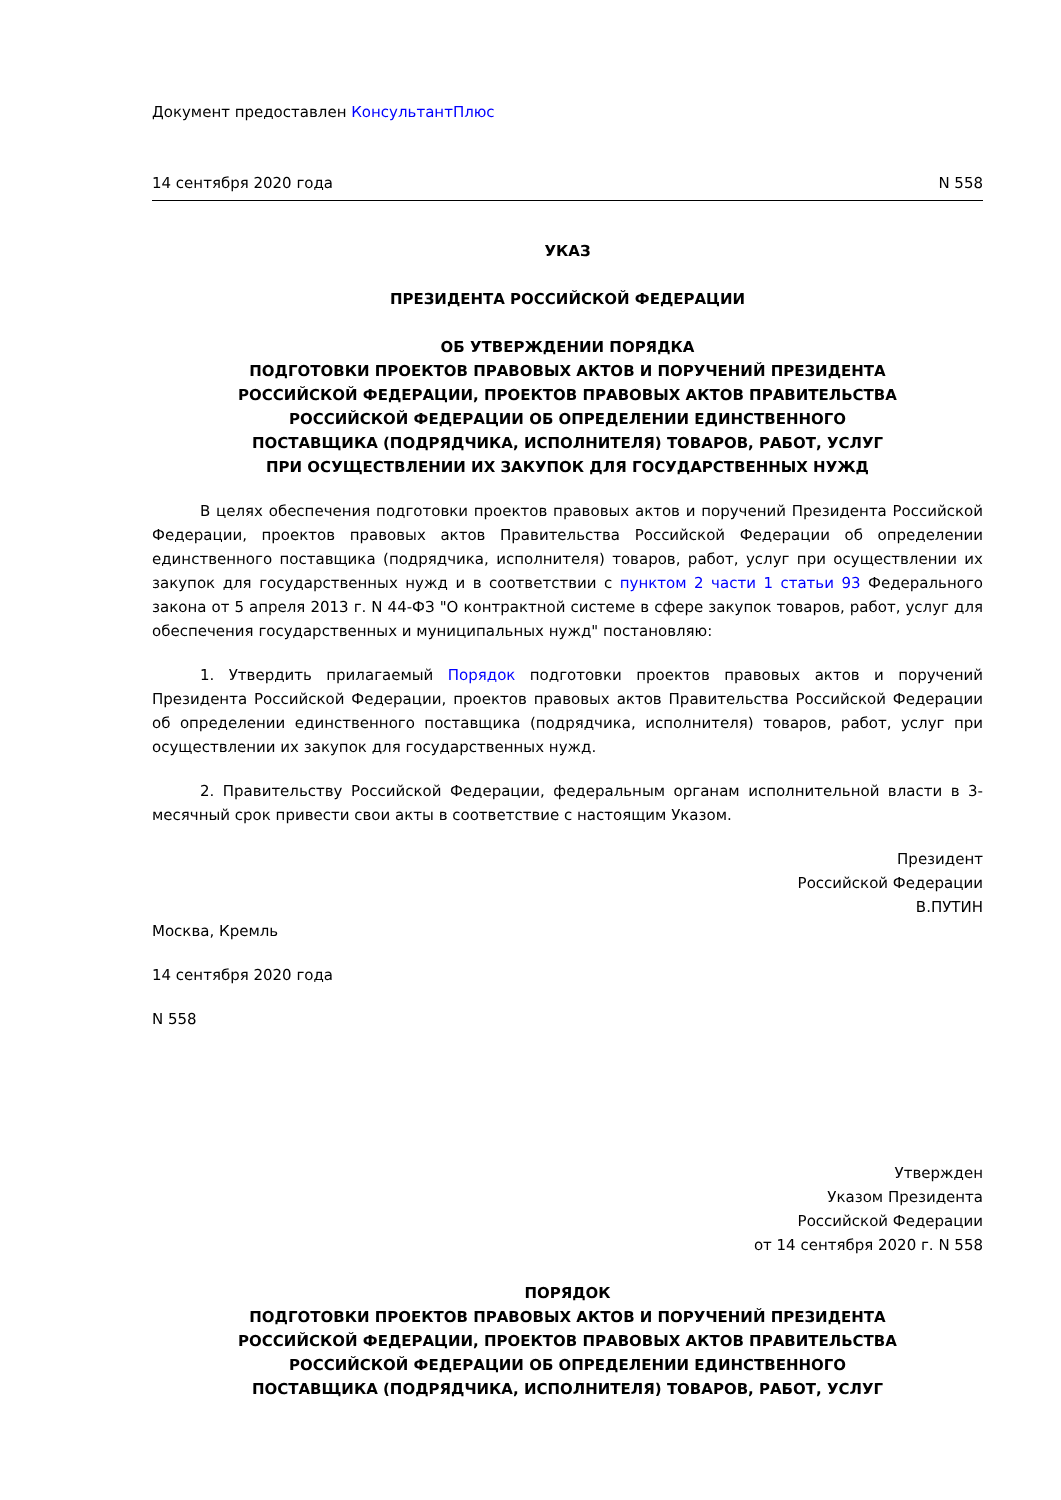Документ предоставлен КонсультантПлюс
14 сентября 2020 года N 558
УКАЗ
ПРЕЗИДЕНТА РОССИЙСКОЙ ФЕДЕРАЦИИ
ОБ УТВЕРЖДЕНИИ ПОРЯДКА
ПОДГОТОВКИ ПРОЕКТОВ ПРАВОВЫХ АКТОВ И ПОРУЧЕНИЙ ПРЕЗИДЕНТА
РОССИЙСКОЙ ФЕДЕРАЦИИ, ПРОЕКТОВ ПРАВОВЫХ АКТОВ ПРАВИТЕЛЬСТВА
РОССИЙСКОЙ ФЕДЕРАЦИИ ОБ ОПРЕДЕЛЕНИИ ЕДИНСТВЕННОГО
ПОСТАВЩИКА (ПОДРЯДЧИКА, ИСПОЛНИТЕЛЯ) ТОВАРОВ, РАБОТ, УСЛУГ
ПРИ ОСУЩЕСТВЛЕНИИ ИХ ЗАКУПОК ДЛЯ ГОСУДАРСТВЕННЫХ НУЖД
В целях обеспечения подготовки проектов правовых актов и поручений Президента Российской Федерации, проектов правовых актов Правительства Российской Федерации об определении единственного поставщика (подрядчика, исполнителя) товаров, работ, услуг при осуществлении их закупок для государственных нужд и в соответствии с пунктом 2 части 1 статьи 93 Федерального закона от 5 апреля 2013 г. N 44-ФЗ "О контрактной системе в сфере закупок товаров, работ, услуг для обеспечения государственных и муниципальных нужд" постановляю:
1. Утвердить прилагаемый Порядок подготовки проектов правовых актов и поручений Президента Российской Федерации, проектов правовых актов Правительства Российской Федерации об определении единственного поставщика (подрядчика, исполнителя) товаров, работ, услуг при осуществлении их закупок для государственных нужд.
2. Правительству Российской Федерации, федеральным органам исполнительной власти в 3-месячный срок привести свои акты в соответствие с настоящим Указом.
Президент
Российской Федерации
В.ПУТИН
Москва, Кремль
14 сентября 2020 года
N 558
Утвержден
Указом Президента
Российской Федерации
от 14 сентября 2020 г. N 558
ПОРЯДОК
ПОДГОТОВКИ ПРОЕКТОВ ПРАВОВЫХ АКТОВ И ПОРУЧЕНИЙ ПРЕЗИДЕНТА
РОССИЙСКОЙ ФЕДЕРАЦИИ, ПРОЕКТОВ ПРАВОВЫХ АКТОВ ПРАВИТЕЛЬСТВА
РОССИЙСКОЙ ФЕДЕРАЦИИ ОБ ОПРЕДЕЛЕНИИ ЕДИНСТВЕННОГО
ПОСТАВЩИКА (ПОДРЯДЧИКА, ИСПОЛНИТЕЛЯ) ТОВАРОВ, РАБОТ, УСЛУГ